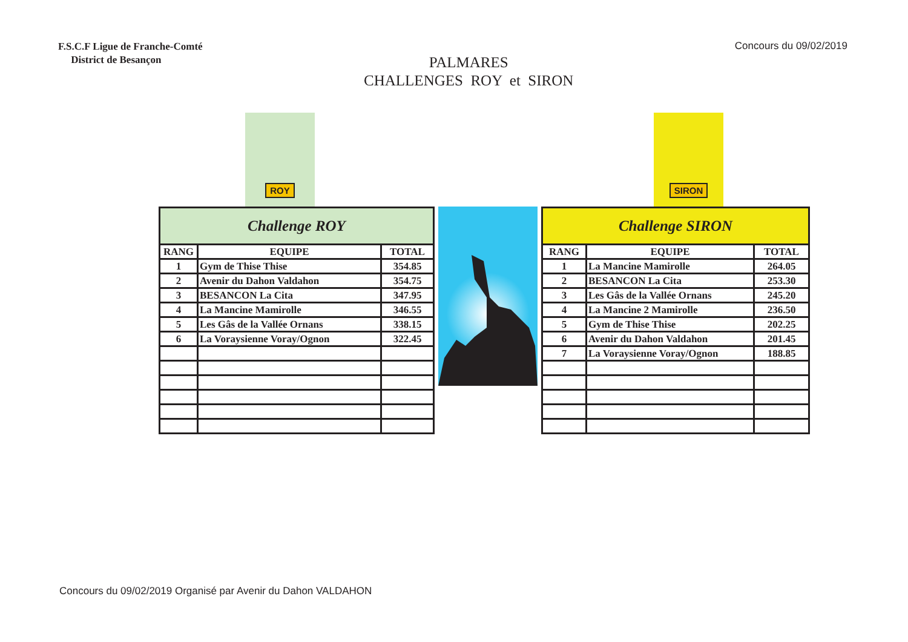F.S.C.F Ligue de Franche-Comté
District de Besançon
PALMARES
CHALLENGES ROY et SIRON
Concours du 09/02/2019
ROY
| Challenge ROY | | |
| --- | --- | --- |
| RANG | EQUIPE | TOTAL |
| 1 | Gym de Thise Thise | 354.85 |
| 2 | Avenir du Dahon Valdahon | 354.75 |
| 3 | BESANCON La Cita | 347.95 |
| 4 | La Mancine Mamirolle | 346.55 |
| 5 | Les Gâs de la Vallée Ornans | 338.15 |
| 6 | La Voraysienne Voray/Ognon | 322.45 |
SIRON
| Challenge SIRON | | |
| --- | --- | --- |
| RANG | EQUIPE | TOTAL |
| 1 | La Mancine Mamirolle | 264.05 |
| 2 | BESANCON La Cita | 253.30 |
| 3 | Les Gâs de la Vallée Ornans | 245.20 |
| 4 | La Mancine 2 Mamirolle | 236.50 |
| 5 | Gym de Thise Thise | 202.25 |
| 6 | Avenir du Dahon Valdahon | 201.45 |
| 7 | La Voraysienne Voray/Ognon | 188.85 |
Concours du 09/02/2019 Organisé par Avenir du Dahon VALDAHON